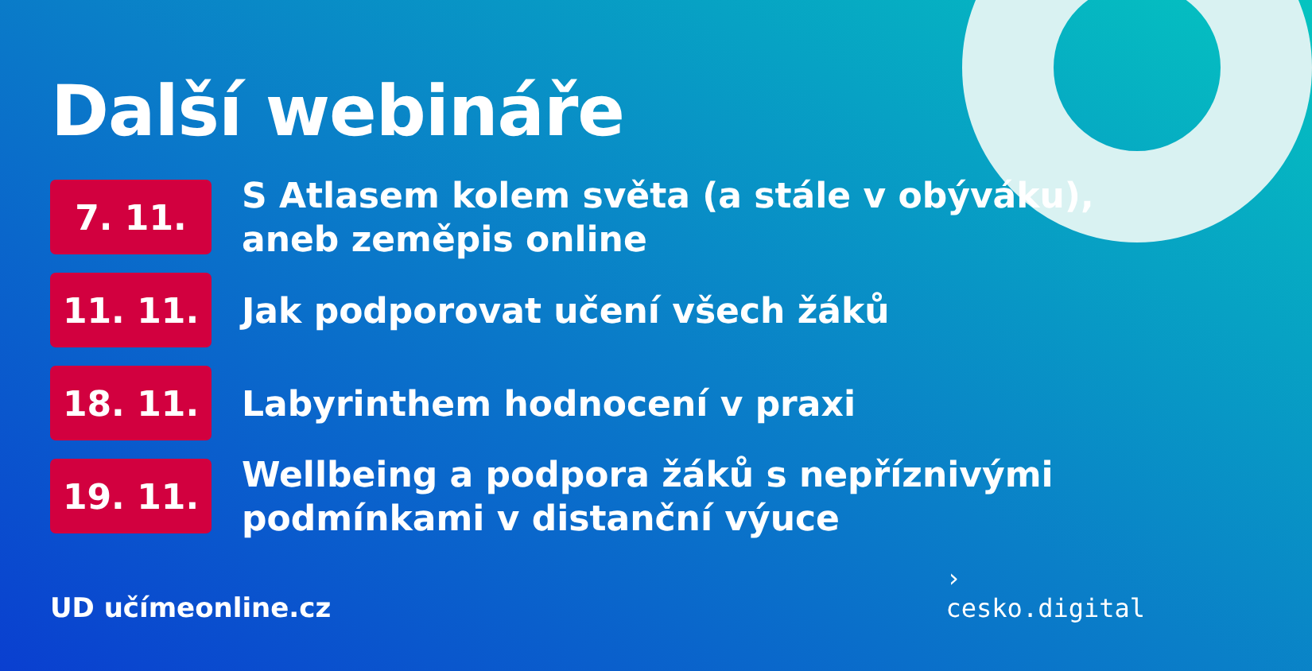Další webináře
7. 11.
S Atlasem kolem světa (a stále v obýváku),
aneb zeměpis online
11. 11.
Jak podporovat učení všech žáků
18. 11.
Labyrinthem hodnocení v praxi
19. 11.
Wellbeing a podpora žáků s nepříznivými
podmínkami v distanční výuce
UD učímeonline.cz
›
cesko.digital